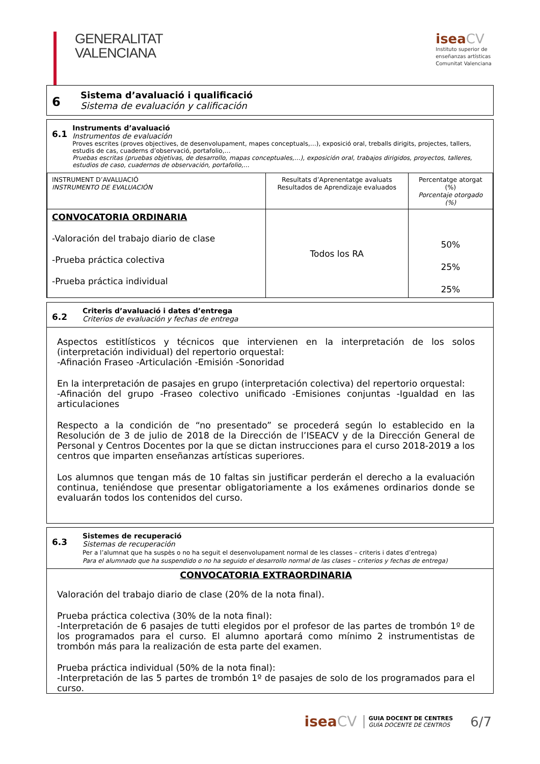GENERALITAT
VALENCIANA
isea CV
Instituto superior de
enseñanzas artísticas
Comunitat Valenciana
6
Sistema d’avaluació i qualificació
Sistema de evaluación y calificación
6.1
Instruments d’avaluació
Instrumentos de evaluación
Proves escrites (proves objectives, de desenvolupament, mapes conceptuals,…), exposició oral, treballs dirigits, projectes, tallers, estudis de cas, cuaderns d’observació, portafolio,…
Pruebas escritas (pruebas objetivas, de desarrollo, mapas conceptuales,…), exposición oral, trabajos dirigidos, proyectos, talleres, estudios de caso, cuadernos de observación, portafolio,…
| INSTRUMENT D’AVALUACIÓ INSTRUMENTO DE EVALUACIÓN | Resultats d’Aprenentatge avaluats Resultados de Aprendizaje evaluados | Percentatge atorgat (%) Porcentaje otorgado (%) |
| --- | --- | --- |
| CONVOCATORIA ORDINARIA -Valoración del trabajo diario de clase -Prueba práctica colectiva -Prueba práctica individual | Todos los RA | 50% 25% 25% |
6.2
Criteris d’avaluació i dates d’entrega
Criterios de evaluación y fechas de entrega
Aspectos estitlísticos y técnicos que intervienen en la interpretación de los solos (interpretación individual) del repertorio orquestal:
-Afinación Fraseo -Articulación -Emisión -Sonoridad
En la interpretación de pasajes en grupo (interpretación colectiva) del repertorio orquestal:
-Afinación del grupo -Fraseo colectivo unificado -Emisiones conjuntas -Igualdad en las articulaciones
Respecto a la condición de “no presentado” se procederá según lo establecido en la Resolución de 3 de julio de 2018 de la Dirección de l’ISEACV y de la Dirección General de Personal y Centros Docentes por la que se dictan instrucciones para el curso 2018-2019 a los centros que imparten enseñanzas artísticas superiores.
Los alumnos que tengan más de 10 faltas sin justificar perderán el derecho a la evaluación continua, teniéndose que presentar obligatoriamente a los exámenes ordinarios donde se evaluarán todos los contenidos del curso.
6.3
Sistemes de recuperació
Sistemas de recuperación
Per a l’alumnat que ha suspès o no ha seguit el desenvolupament normal de les classes – criteris i dates d’entrega)
Para el alumnado que ha suspendido o no ha seguido el desarrollo normal de las clases – criterios y fechas de entrega)
CONVOCATORIA EXTRAORDINARIA
Valoración del trabajo diario de clase (20% de la nota final).
Prueba práctica colectiva (30% de la nota final):
-Interpretación de 6 pasajes de tutti elegidos por el profesor de las partes de trombón 1º de los programados para el curso. El alumno aportará como mínimo 2 instrumentistas de trombón más para la realización de esta parte del examen.
Prueba práctica individual (50% de la nota final):
-Interpretación de las 5 partes de trombón 1º de pasajes de solo de los programados para el curso.
iseaCV GUIA DOCENT DE CENTRES
GUÍA DOCENTE DE CENTROS 6/7